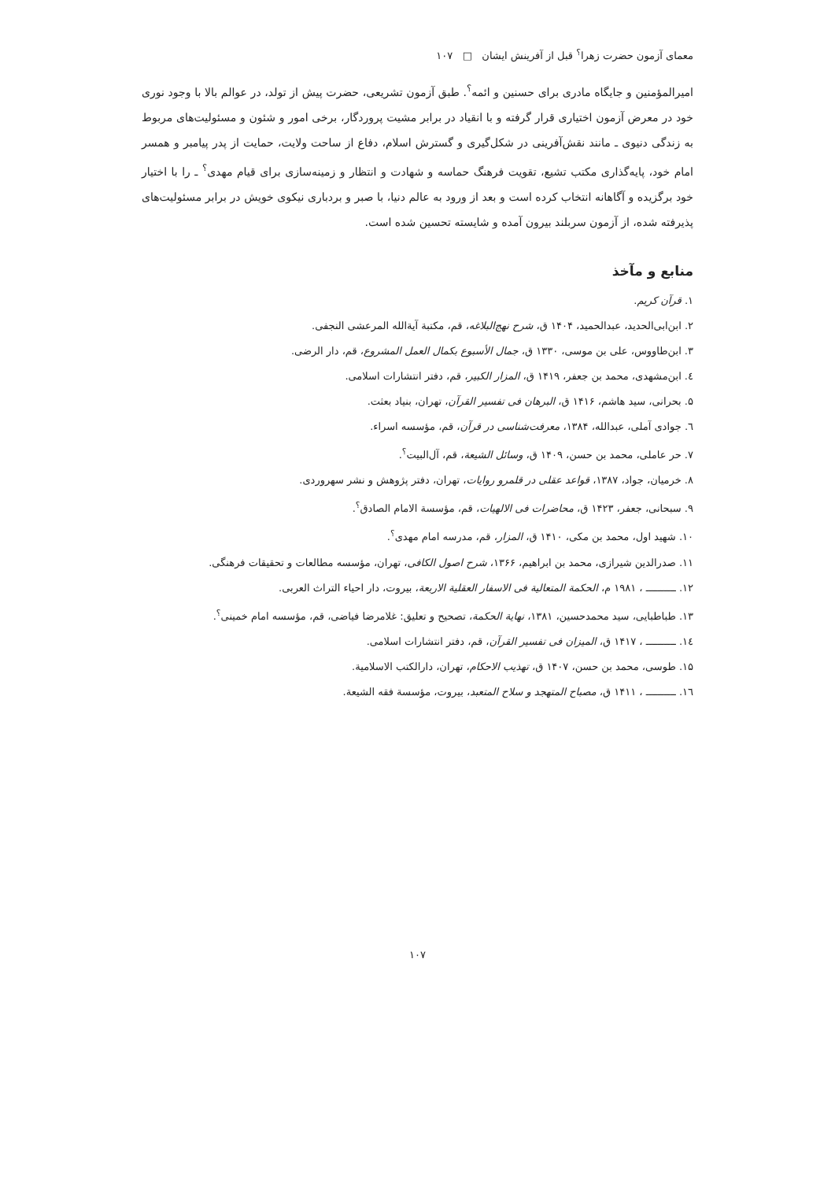معمای آزمون حضرت زهرا<sup>؟</sup> قبل از آفرینش ایشان □ ۱۰۷
امیرالمؤمنین و جایگاه مادری برای حسنین و ائمه<sup>؟</sup>. طبق آزمون تشریعی، حضرت پیش از تولد، در عوالم بالا با وجود نوری خود در معرض آزمون اختیاری قرار گرفته و با انقیاد در برابر مشیت پروردگار، برخی امور و شئون و مسئولیت‌های مربوط به زندگی دنیوی ـ مانند نقش‌آفرینی در شکل‌گیری و گسترش اسلام، دفاع از ساحت ولایت، حمایت از پدر پیامبر و همسر امام خود، پایه‌گذاری مکتب تشیع، تقویت فرهنگ حماسه و شهادت و انتظار و زمینه‌سازی برای قیام مهدی<sup>؟</sup> ـ را با اختیار خود برگزیده و آگاهانه انتخاب کرده است و بعد از ورود به عالم دنیا، با صبر و بردباری نیکوی خویش در برابر مسئولیت‌های پذیرفته شده، از آزمون سربلند بیرون آمده و شایسته تحسین شده است.
منابع و مآخذ
۱. قرآن کریم.
۲. ابن‌ابی‌الحدید، عبدالحمید، ۱۴۰۴ ق، شرح نهج‌البلاغه، قم، مکتبة آیةالله المرعشی النجفی.
۳. ابن‌طاووس، علی بن موسی، ۱۳۳۰ ق، جمال الأسبوع بکمال العمل المشروع، قم، دار الرضی.
٤. ابن‌مشهدی، محمد بن جعفر، ۱۴۱۹ ق، المزار الکبیر، قم، دفتر انتشارات اسلامی.
۵. بحرانی، سید هاشم، ۱۴۱۶ ق، البرهان فی تفسیر القرآن، تهران، بنیاد بعثت.
٦. جوادی آملی، عبدالله، ۱۳۸۴، معرفت‌شناسی در قرآن، قم، مؤسسه اسراء.
۷. حر عاملی، محمد بن حسن، ۱۴۰۹ ق، وسائل الشیعة، قم، آل‌البیت<sup>؟</sup>.
۸. خرمیان، جواد، ۱۳۸۷، قواعد عقلی در قلمرو روایات، تهران، دفتر پژوهش و نشر سهروردی.
۹. سبحانی، جعفر، ۱۴۲۳ ق، محاضرات فی الالهیات، قم، مؤسسة الامام الصادق<sup>؟</sup>.
۱۰. شهید اول، محمد بن مکی، ۱۴۱۰ ق، المزار، قم، مدرسه امام مهدی<sup>؟</sup>.
۱۱. صدرالدین شیرازی، محمد بن ابراهیم، ۱۳۶۶، شرح اصول الکافی، تهران، مؤسسه مطالعات و تحقیقات فرهنگی.
۱۲. ــــــــــ ، ۱۹۸۱ م، الحکمة المتعالیة فی الاسفار العقلیة الاربعة، بیروت، دار احیاء التراث العربی.
۱۳. طباطبایی، سید محمدحسین، ۱۳۸۱، نهایة الحکمة، تصحیح و تعلیق: غلامرضا فیاضی، قم، مؤسسه امام خمینی<sup>؟</sup>.
١٤. ــــــــــ ، ۱۴۱۷ ق، المیزان فی تفسیر القرآن، قم، دفتر انتشارات اسلامی.
۱۵. طوسی، محمد بن حسن، ۱۴۰۷ ق، تهذیب الاحکام، تهران، دارالکتب الاسلامیة.
١٦. ــــــــــ ، ۱۴۱۱ ق، مصباح المتهجد و سلاح المتعبد، بیروت، مؤسسة فقه الشیعة.
۱۰۷